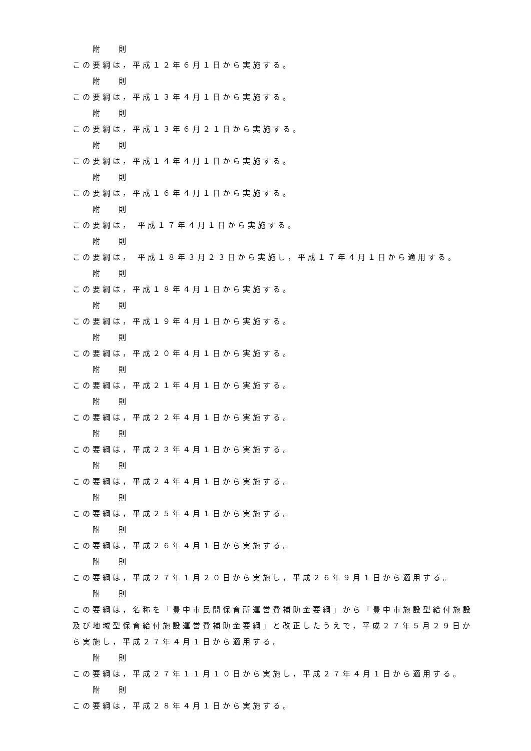附 則
この要綱は，平成１２年６月１日から実施する。
附 則
この要綱は，平成１３年４月１日から実施する。
附 則
この要綱は，平成１３年６月２１日から実施する。
附 則
この要綱は，平成１４年４月１日から実施する。
附 則
この要綱は，平成１６年４月１日から実施する。
附 則
この要綱は， 平成１７年４月１日から実施する。
附 則
この要綱は， 平成１８年３月２３日から実施し，平成１７年４月１日から適用する。
附 則
この要綱は，平成１８年４月１日から実施する。
附 則
この要綱は，平成１９年４月１日から実施する。
附 則
この要綱は，平成２０年４月１日から実施する。
附 則
この要綱は，平成２１年４月１日から実施する。
附 則
この要綱は，平成２２年４月１日から実施する。
附 則
この要綱は，平成２３年４月１日から実施する。
附 則
この要綱は，平成２４年４月１日から実施する。
附 則
この要綱は，平成２５年４月１日から実施する。
附 則
この要綱は，平成２６年４月１日から実施する。
附 則
この要綱は，平成２７年１月２０日から実施し，平成２６年９月１日から適用する。
附 則
この要綱は，名称を「豊中市民間保育所運営費補助金要綱」から「豊中市施設型給付施設及び地域型保育給付施設運営費補助金要綱」と改正したうえで，平成２７年５月２９日から実施し，平成２７年４月１日から適用する。
附 則
この要綱は，平成２７年１１月１０日から実施し，平成２７年４月１日から適用する。
附 則
この要綱は，平成２８年４月１日から実施する。